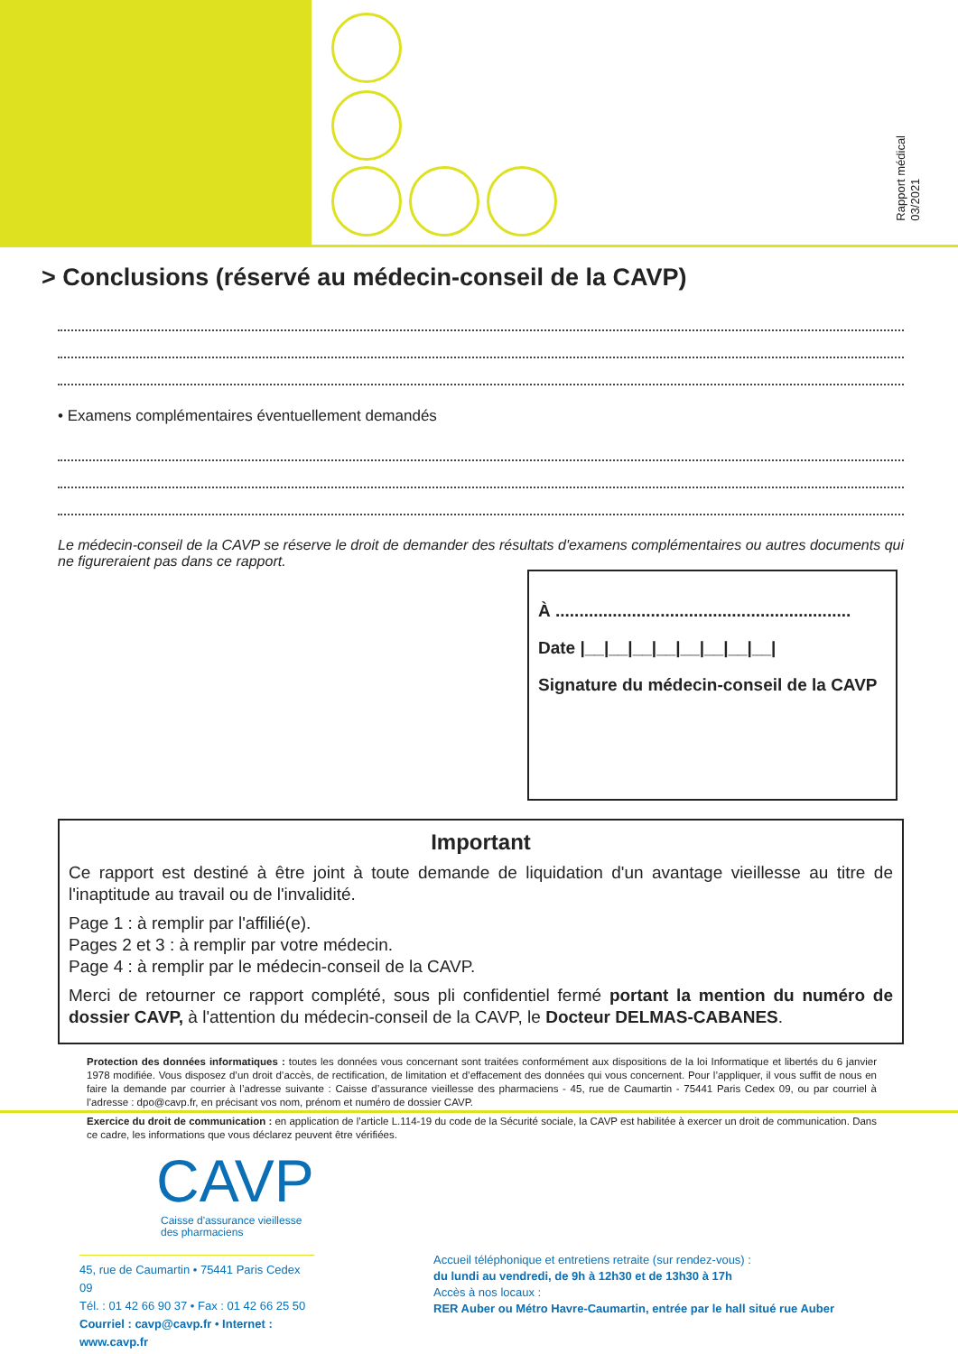Rapport médical
03/2021
> Conclusions (réservé au médecin-conseil de la CAVP)
• Examens complémentaires éventuellement demandés
Le médecin-conseil de la CAVP se réserve le droit de demander des résultats d'examens complémentaires ou autres documents qui ne figureraient pas dans ce rapport.
À ..............................................................
Date |__|__|__|__|__|__|__|__|
Signature du médecin-conseil de la CAVP
Important
Ce rapport est destiné à être joint à toute demande de liquidation d'un avantage vieillesse au titre de l'inaptitude au travail ou de l'invalidité.
Page 1 : à remplir par l'affilié(e).
Pages 2 et 3 : à remplir par votre médecin.
Page 4 : à remplir par le médecin-conseil de la CAVP.
Merci de retourner ce rapport complété, sous pli confidentiel fermé portant la mention du numéro de dossier CAVP, à l'attention du médecin-conseil de la CAVP, le Docteur DELMAS-CABANES.
Protection des données informatiques : toutes les données vous concernant sont traitées conformément aux dispositions de la loi Informatique et libertés du 6 janvier 1978 modifiée. Vous disposez d’un droit d’accès, de rectification, de limitation et d’effacement des données qui vous concernent. Pour l’appliquer, il vous suffit de nous en faire la demande par courrier à l’adresse suivante : Caisse d’assurance vieillesse des pharmaciens - 45, rue de Caumartin - 75441 Paris Cedex 09, ou par courriel à l’adresse : dpo@cavp.fr, en précisant vos nom, prénom et numéro de dossier CAVP.
Exercice du droit de communication : en application de l’article L.114-19 du code de la Sécurité sociale, la CAVP est habilitée à exercer un droit de communication. Dans ce cadre, les informations que vous déclarez peuvent être vérifiées.
CAVP
Caisse d'assurance vieillesse
des pharmaciens
45, rue de Caumartin • 75441 Paris Cedex 09
Tél. : 01 42 66 90 37 • Fax : 01 42 66 25 50
Courriel : cavp@cavp.fr • Internet : www.cavp.fr
Accueil téléphonique et entretiens retraite (sur rendez-vous) :
du lundi au vendredi, de 9h à 12h30 et de 13h30 à 17h
Accès à nos locaux :
RER Auber ou Métro Havre-Caumartin, entrée par le hall situé rue Auber